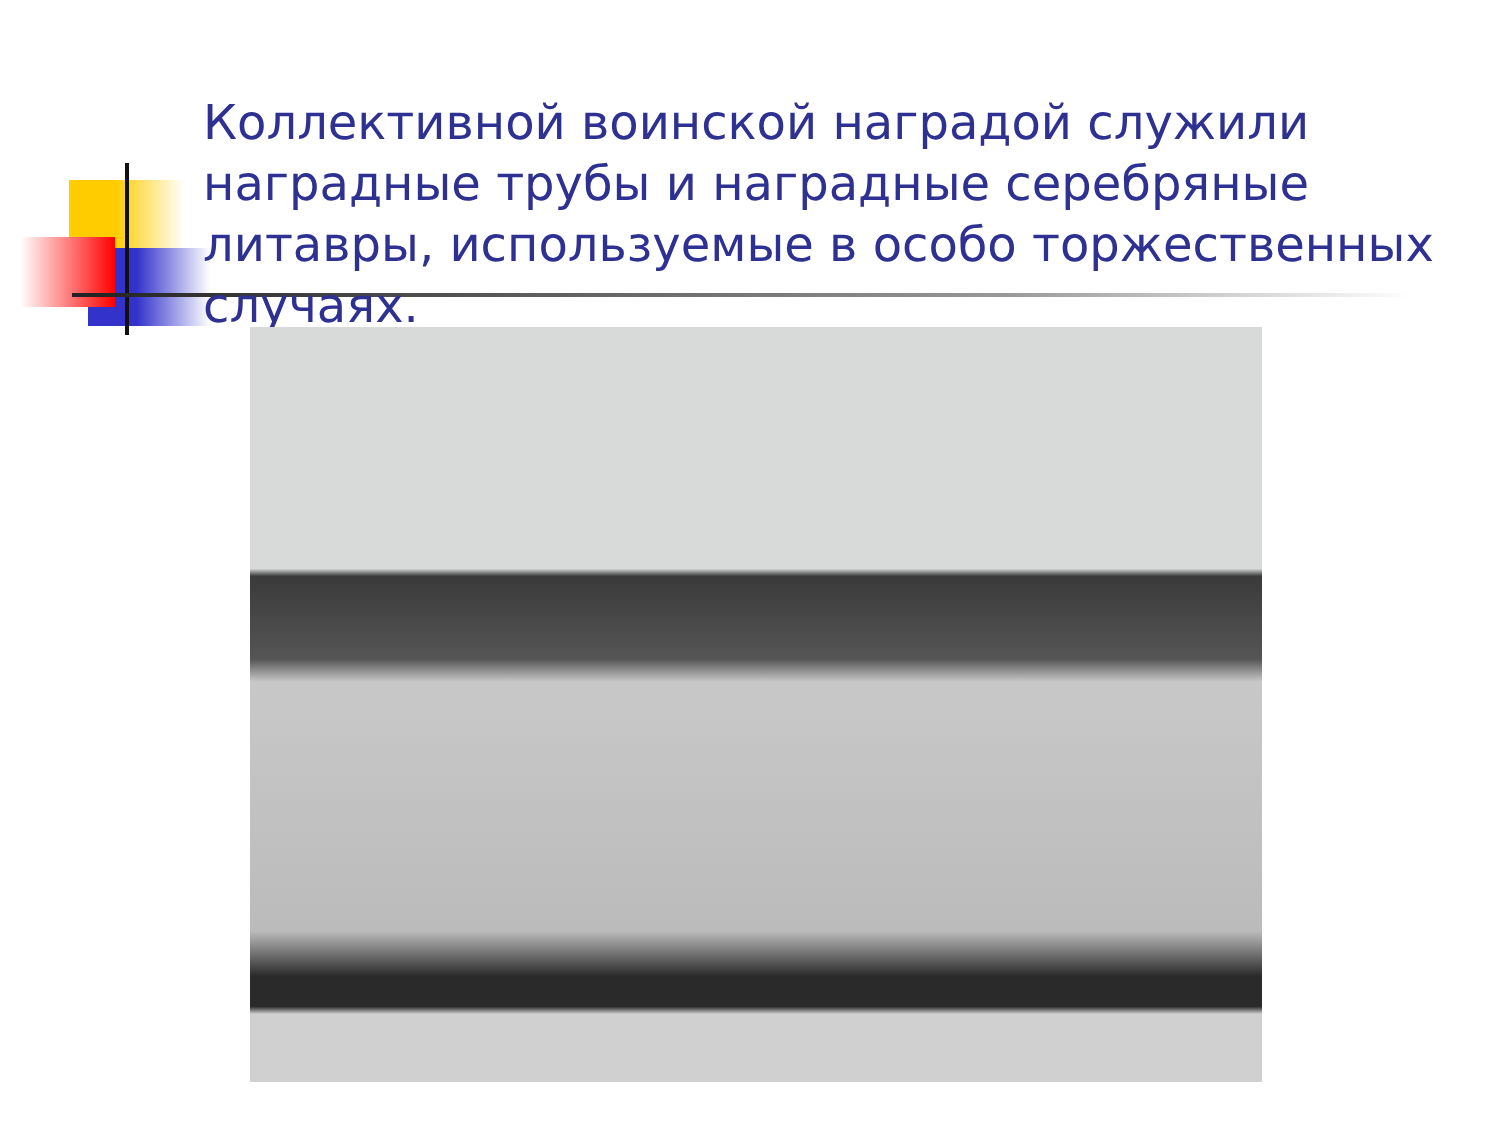Коллективной воинской наградой служили наградные трубы и наградные серебряные литавры, используемые в особо торжественных случаях.